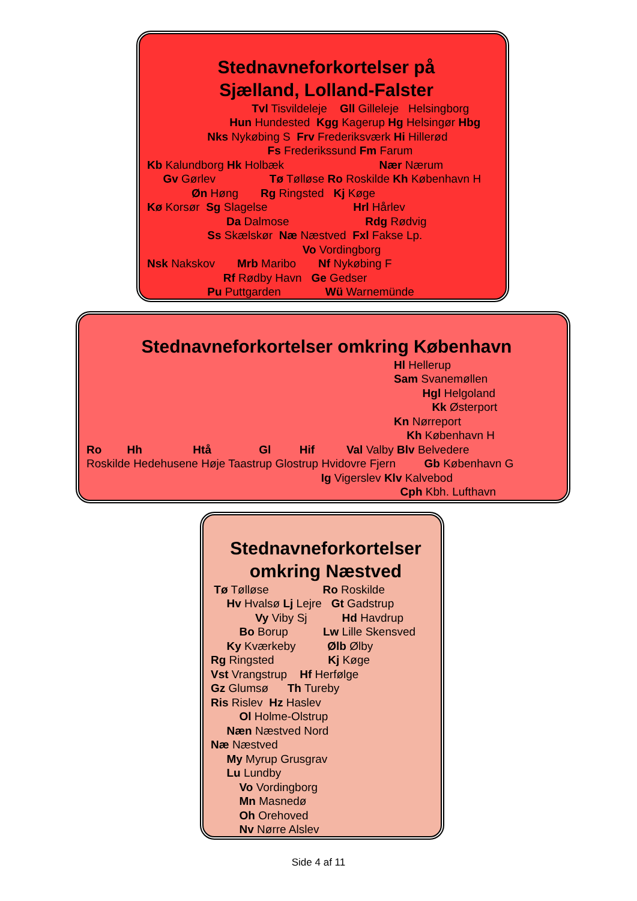Stednavneforkortelser på Sjælland, Lolland-Falster
Tvl Tisvildeleje Gll Gilleleje Helsingborg
Hun Hundested Kgg Kagerup Hg Helsingør Hbg
Nks Nykøbing S Frv Frederiksværk Hi Hillerød
Fs Frederikssund Fm Farum
Kb Kalundborg Hk Holbæk Nær Nærum
Gv Gørlev Tø Tølløse Ro Roskilde Kh København H
Øn Høng Rg Ringsted Kj Køge
Kø Korsør Sg Slagelse Hrl Hårlev
Da Dalmose Rdg Rødvig
Ss Skælskør Næ Næstved Fxl Fakse Lp.
Vo Vordingborg
Nsk Nakskov Mrb Maribo Nf Nykøbing F
Rf Rødby Havn Ge Gedser
Pu Puttgarden Wü Warnemünde
Stednavneforkortelser omkring København
Hl Hellerup
Sam Svanemøllen
Hgl Helgoland
Kk Østerport
Kn Nørreport
Kh København H
Ro Hh Htå Gl Hif Val Valby Blv Belvedere
Roskilde Hedehusene Høje Taastrup Glostrup Hvidovre Fjern Gb København G
Ig Vigerslev Klv Kalvebod
Cph Kbh. Lufthavn
Stednavneforkortelser omkring Næstved
Tø Tølløse Ro Roskilde
Hv Hvalsø Lj Lejre Gt Gadstrup
Vy Viby Sj Hd Havdrup
Bo Borup Lw Lille Skensved
Ky Kværkeby Ølb Ølby
Rg Ringsted Kj Køge
Vst Vrangstrup Hf Herfølge
Gz Glumsø Th Tureby
Ris Rislev Hz Haslev
Ol Holme-Olstrup
Næn Næstved Nord
Næ Næstved
My Myrup Grusgrav
Lu Lundby
Vo Vordingborg
Mn Masnedø
Oh Orehoved
Nv Nørre Alslev
Side 4 af 11